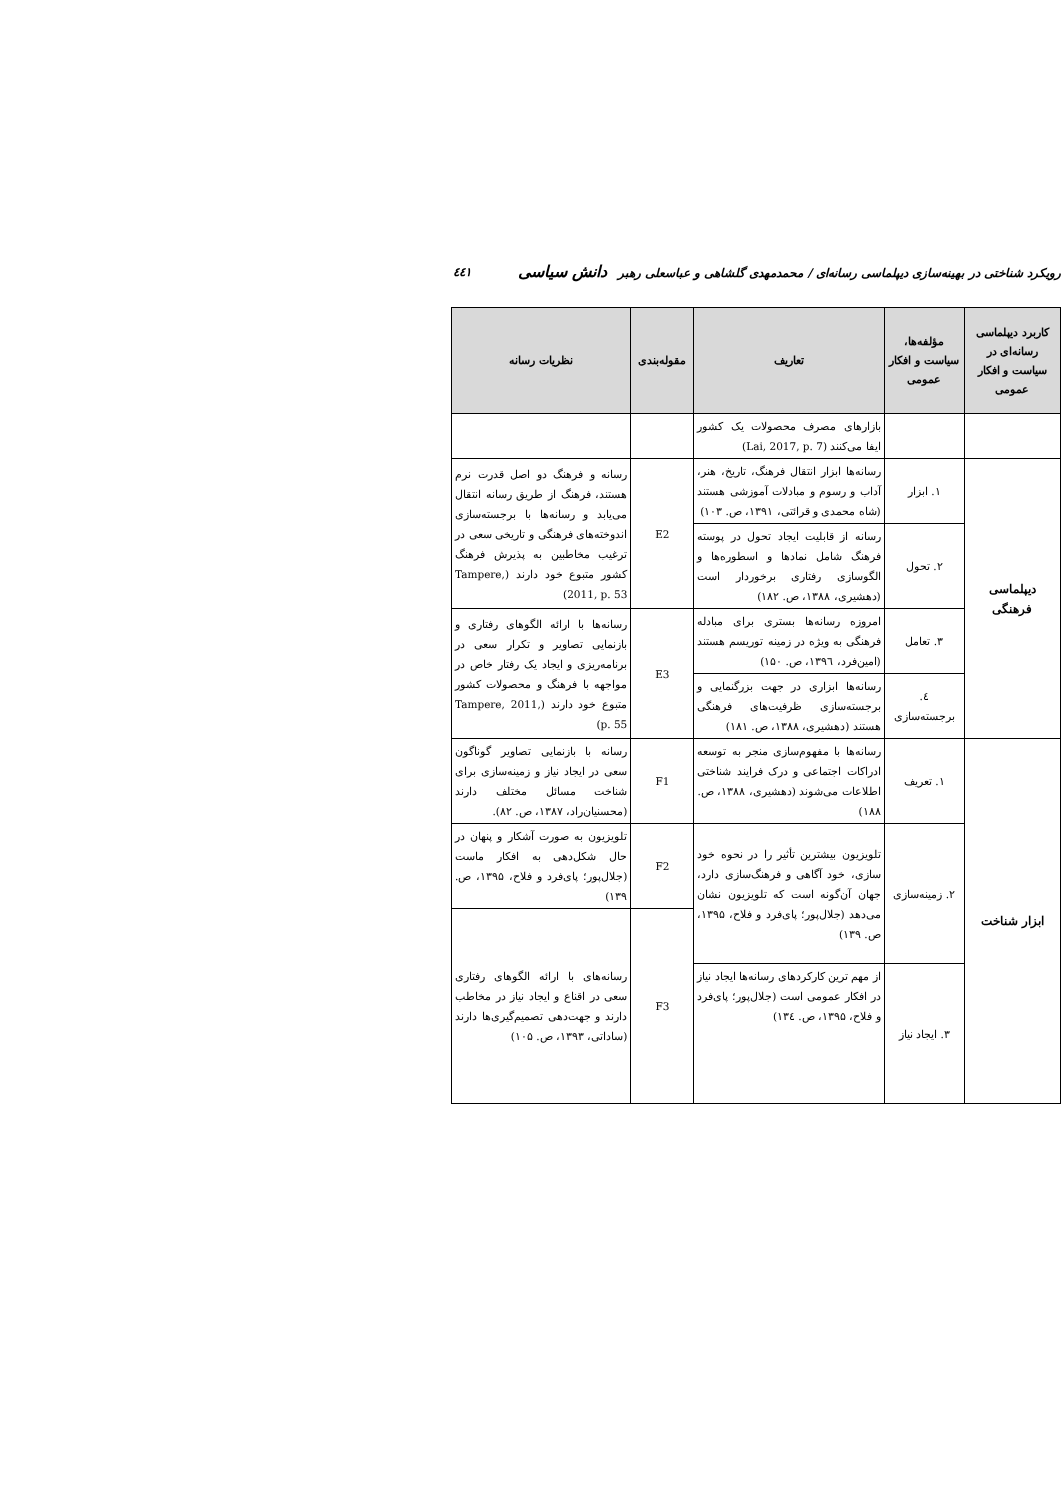رویکرد شناختی در بهینه‌سازی دیپلماسی رسانه‌ای / محمدمهدی گلشاهی و عباسعلی رهبر دانش سیاسی ٤٤١
| کاربرد دیپلماسی رسانه‌ای در سیاست و افکار عمومی | مؤلفه‌ها، سیاست و افکار عمومی | تعاریف | مقوله‌بندی | نظریات رسانه |
| --- | --- | --- | --- | --- |
| | | بازارهای مصرف محصولات یک کشور ایفا می‌کنند (Lai, 2017, p. 7) | | |
| دیپلماسی فرهنگی | ۱. ابزار | رسانه‌ها ابزار انتقال فرهنگ، تاریخ، هنر، آداب و رسوم و مبادلات آموزشی هستند (شاه محمدی و قرائتی، ۱۳۹۱، ص. ۱۰۳) | E2 | رسانه و فرهنگ دو اصل قدرت نرم هستند، فرهنگ از طریق رسانه انتقال می‌یابد و رسانه‌ها با برجسته‌سازی اندوخته‌های فرهنگی و تاریخی سعی در ترغیب مخاطبین به پذیرش فرهنگ کشور متبوع خود دارند (Tampere, 2011, p. 53) |
| | ۲. تحول | رسانه از قابلیت ایجاد تحول در پوسته فرهنگ شامل نمادها و اسطوره‌ها و الگوسازی رفتاری برخوردار است (دهشیری، ۱۳۸۸، ص. ۱۸۲) | | |
| | ۳. تعامل | امروزه رسانه‌ها بستری برای مبادله فرهنگی به ویژه در زمینه توریسم هستند (امین‌فرد، ۱۳۹٦، ص. ۱۵۰) | E3 | رسانه‌ها با ارائه الگوهای رفتاری و بازنمایی تصاویر و تکرار سعی در برنامه‌ریزی و ایجاد یک رفتار خاص در مواجهه با فرهنگ و محصولات کشور متبوع خود دارند (Tampere, 2011, p. 55) |
| | ٤. برجسته‌سازی | رسانه‌ها ابزاری در جهت بزرگنمایی و برجسته‌سازی ظرفیت‌های فرهنگی هستند (دهشیری، ۱۳۸۸، ص. ۱۸۱) | | |
| ابزار شناخت | ۱. تعریف | رسانه‌ها با مفهوم‌سازی منجر به توسعه ادراکات اجتماعی و درک فرایند شناختی اطلاعات می‌شوند (دهشیری، ۱۳۸۸، ص. ۱۸۸) | F1 | رسانه با بازنمایی تصاویر گوناگون سعی در ایجاد نیاز و زمینه‌سازی برای شناخت مسائل مختلف دارند (محسنیان‌راد، ۱۳۸۷، ص. ۸۲). |
| | ۲. زمینه‌سازی | تلویزیون بیشترین تأثیر را در نحوه خود سازی، خود آگاهی و فرهنگ‌سازی دارد، جهان آن‌گونه است که تلویزیون نشان می‌دهد (جلال‌پور؛ پای‌فرد و فلاح، ۱۳۹۵، ص. ۱۳۹) | F2 | تلویزیون به صورت آشکار و پنهان در حال شکل‌دهی به افکار ماست (جلال‌پور؛ پای‌فرد و فلاح، ۱۳۹۵، ص. ۱۳۹) |
| | | | F3 | رسانه‌های با ارائه الگوهای رفتاری سعی در اقناع و ایجاد نیاز در مخاطب دارند و جهت‌دهی تصمیم‌گیری‌ها دارند (ساداتی، ۱۳۹۳، ص. ۱۰۵) |
| | ۳. ایجاد نیاز | از مهم ترین کارکردهای رسانه‌ها ایجاد نیاز در افکار عمومی است (جلال‌پور؛ پای‌فرد و فلاح، ۱۳۹۵، ص. ۱۳٤) | | |